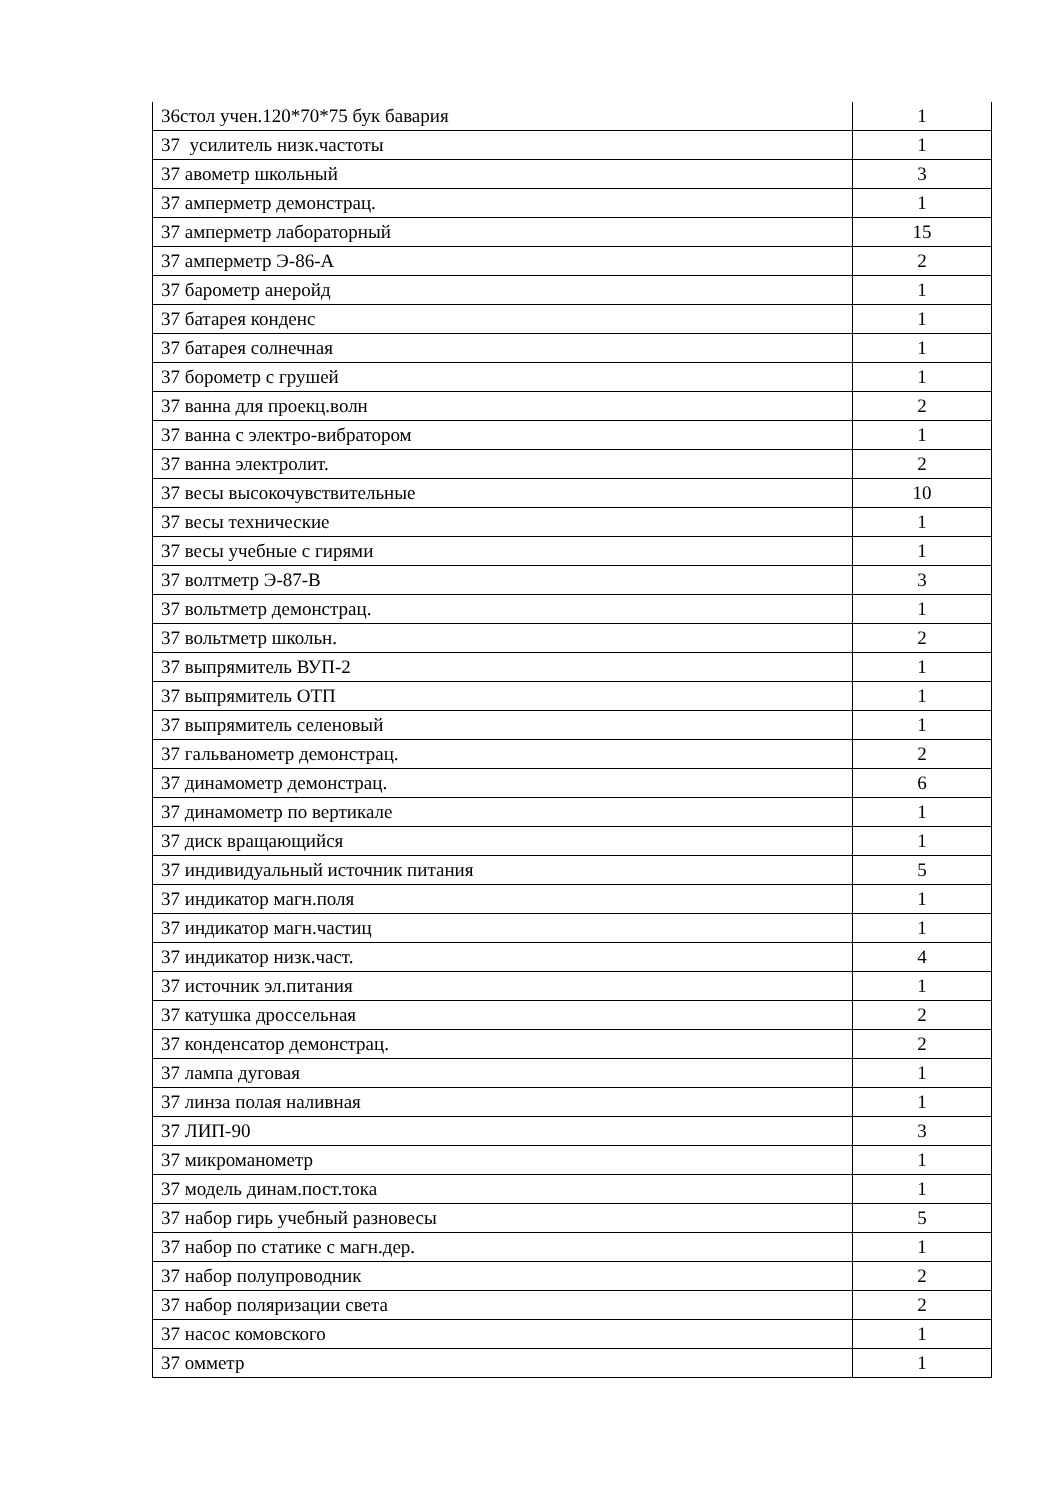| 36стол учен.120*70*75 бук бавария | 1 |
| 37 усилитель низк.частоты | 1 |
| 37 авометр школьный | 3 |
| 37 амперметр демонстрац. | 1 |
| 37 амперметр лабораторный | 15 |
| 37 амперметр Э-86-А | 2 |
| 37 барометр анеройд | 1 |
| 37 батарея конденс | 1 |
| 37 батарея солнечная | 1 |
| 37 борометр с грушей | 1 |
| 37 ванна для проекц.волн | 2 |
| 37 ванна с электро-вибратором | 1 |
| 37 ванна электролит. | 2 |
| 37 весы высокочувствительные | 10 |
| 37 весы технические | 1 |
| 37 весы учебные с гирями | 1 |
| 37 волтметр Э-87-В | 3 |
| 37 вольтметр демонстрац. | 1 |
| 37 вольтметр школьн. | 2 |
| 37 выпрямитель ВУП-2 | 1 |
| 37 выпрямитель ОТП | 1 |
| 37 выпрямитель селеновый | 1 |
| 37 гальванометр демонстрац. | 2 |
| 37 динамометр демонстрац. | 6 |
| 37 динамометр по вертикале | 1 |
| 37 диск вращающийся | 1 |
| 37 индивидуальный источник питания | 5 |
| 37 индикатор магн.поля | 1 |
| 37 индикатор магн.частиц | 1 |
| 37 индикатор низк.част. | 4 |
| 37 источник эл.питания | 1 |
| 37 катушка дроссельная | 2 |
| 37 конденсатор демонстрац. | 2 |
| 37 лампа дуговая | 1 |
| 37 линза полая наливная | 1 |
| 37 ЛИП-90 | 3 |
| 37 микроманометр | 1 |
| 37 модель динам.пост.тока | 1 |
| 37 набор гирь учебный разновесы | 5 |
| 37 набор по статике с магн.дер. | 1 |
| 37 набор полупроводник | 2 |
| 37 набор поляризации света | 2 |
| 37 насос комовского | 1 |
| 37 омметр | 1 |